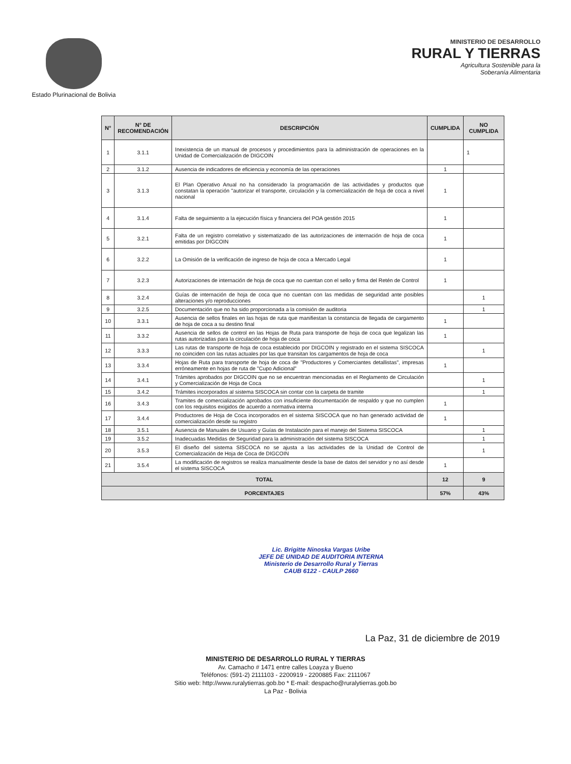Estado Plurinacional de Bolivia
MINISTERIO DE DESARROLLO
RURAL Y TIERRAS
Agricultura Sostenible para la
Soberanía Alimentaria
| N° | N° DE RECOMENDACIÓN | DESCRIPCIÓN | CUMPLIDA | NO CUMPLIDA |
| --- | --- | --- | --- | --- |
| 1 | 3.1.1 | Inexistencia de un manual de procesos y procedimientos para la administración de operaciones en la Unidad de Comercialización de DIGCOIN | | 1 |
| 2 | 3.1.2 | Ausencia de indicadores de eficiencia y economía de las operaciones | 1 | |
| 3 | 3.1.3 | El Plan Operativo Anual no ha considerado la programación de las actividades y productos que constatan la operación "autorizar el transporte, circulación y la comercialización de hoja de coca a nivel nacional | 1 | |
| 4 | 3.1.4 | Falta de seguimiento a la ejecución física y financiera del POA gestión 2015 | 1 | |
| 5 | 3.2.1 | Falta de un registro correlativo y sistematizado de las autorizaciones de internación de hoja de coca emitidas por DIGCOIN | 1 | |
| 6 | 3.2.2 | La Omisión de la verificación de ingreso de hoja de coca a Mercado Legal | 1 | |
| 7 | 3.2.3 | Autorizaciones de internación de hoja de coca que no cuentan con el sello y firma del Retén de Control | 1 | |
| 8 | 3.2.4 | Guías de internación de hoja de coca que no cuentan con las medidas de seguridad ante posibles alteraciones y/o reproducciones | | 1 |
| 9 | 3.2.5 | Documentación que no ha sido proporcionada a la comisión de auditoria | | 1 |
| 10 | 3.3.1 | Ausencia de sellos finales en las hojas de ruta que manifiestan la constancia de llegada de cargamento de hoja de coca a su destino final | 1 | |
| 11 | 3.3.2 | Ausencia de sellos de control en las Hojas de Ruta para transporte de hoja de coca que legalizan las rutas autorizadas para la circulación de hoja de coca | 1 | |
| 12 | 3.3.3 | Las rutas de transporte de hoja de coca establecido por DIGCOIN y registrado en el sistema SISCOCA no coinciden con las rutas actuales por las que transitan los cargamentos de hoja de coca | | 1 |
| 13 | 3.3.4 | Hojas de Ruta para transporte de hoja de coca de "Productores y Comerciantes detallistas", impresas erróneamente en hojas de ruta de "Cupo Adicional" | 1 | |
| 14 | 3.4.1 | Trámites aprobados por DIGCOIN que no se encuentran mencionadas en el Reglamento de Circulación y Comercialización de Hoja de Coca | | 1 |
| 15 | 3.4.2 | Trámites incorporados al sistema SISCOCA sin contar con la carpeta de tramite | | 1 |
| 16 | 3.4.3 | Tramites de comercialización aprobados con insuficiente documentación de respaldo y que no cumplen con los requisitos exigidos de acuerdo a normativa interna | 1 | |
| 17 | 3.4.4 | Productores de Hoja de Coca incorporados en el sistema SISCOCA que no han generado actividad de comercialización desde su registro | 1 | |
| 18 | 3.5.1 | Ausencia de Manuales de Usuario y Guías de Instalación para el manejo del Sistema SISCOCA | | 1 |
| 19 | 3.5.2 | Inadecuadas Medidas de Seguridad para la administración del sistema SISCOCA | | 1 |
| 20 | 3.5.3 | El diseño del sistema SISCOCA no se ajusta a las actividades de la Unidad de Control de Comercialización de Hoja de Coca de DIGCOIN | | 1 |
| 21 | 3.5.4 | La modificación de registros se realiza manualmente desde la base de datos del servidor y no así desde el sistema SISCOCA | 1 | |
| TOTAL | | | 12 | 9 |
| PORCENTAJES | | | 57% | 43% |
Lic. Brigitte Ninoska Vargas Uribe
JEFE DE UNIDAD DE AUDITORIA INTERNA
Ministerio de Desarrollo Rural y Tierras
CAUB 6122 - CAULP 2660
La Paz, 31 de diciembre de 2019
MINISTERIO DE DESARROLLO RURAL Y TIERRAS
Av. Camacho # 1471 entre calles Loayza y Bueno
Teléfonos: (591-2) 2111103 - 2200919 - 2200885 Fax: 2111067
Sitio web: http://www.ruralytierras.gob.bo * E-mail: despacho@ruralytierras.gob.bo
La Paz - Bolivia